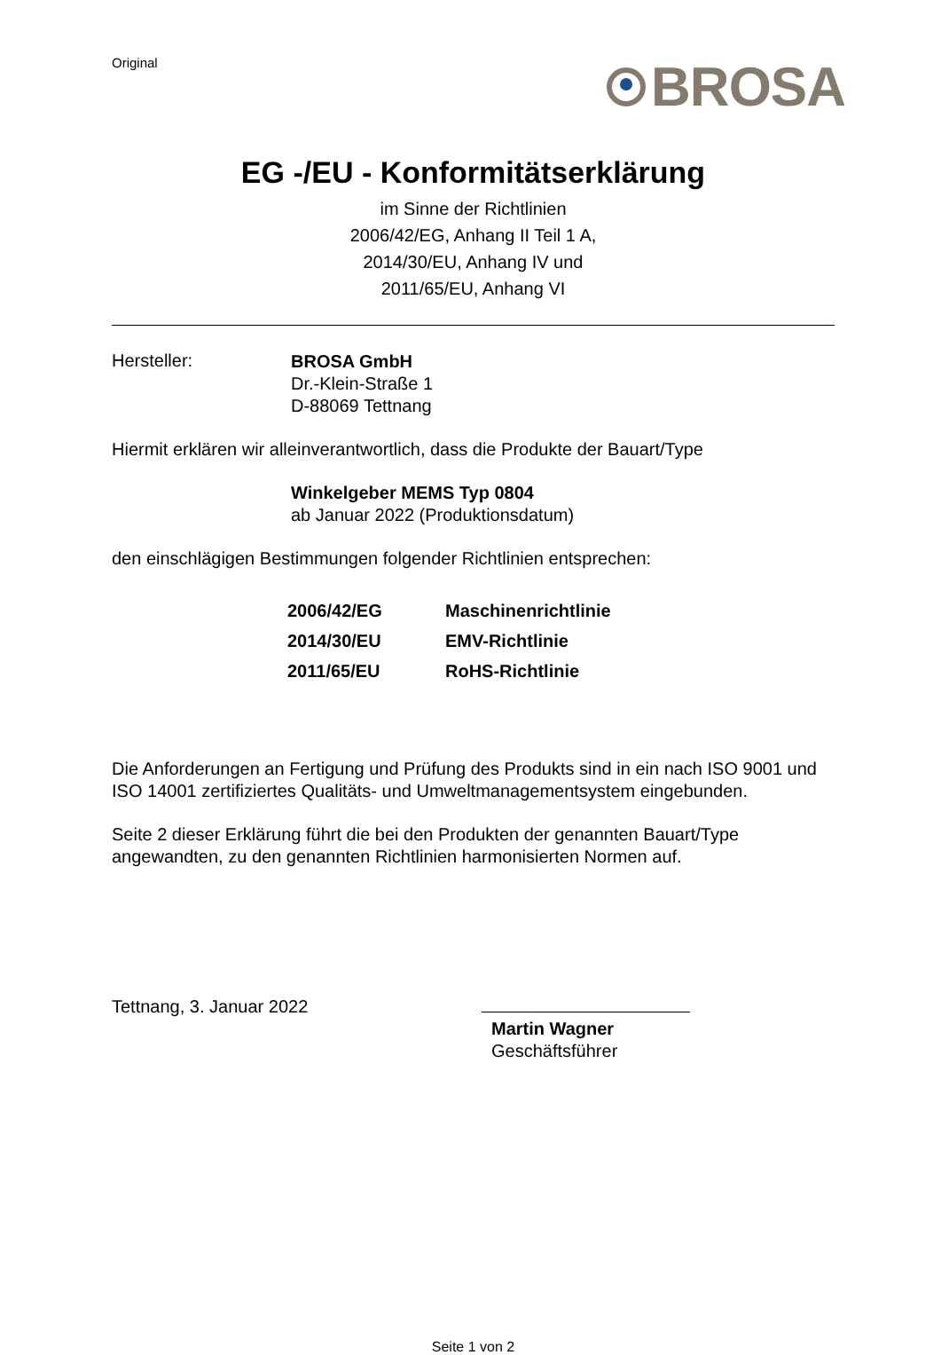Original
BROSA
EG -/EU - Konformitätserklärung
im Sinne der Richtlinien
2006/42/EG, Anhang II Teil 1 A,
2014/30/EU, Anhang IV und
2011/65/EU, Anhang VI
Hersteller:
BROSA GmbH
Dr.-Klein-Straße 1
D-88069 Tettnang
Hiermit erklären wir alleinverantwortlich, dass die Produkte der Bauart/Type
Winkelgeber MEMS Typ 0804
ab Januar 2022 (Produktionsdatum)
den einschlägigen Bestimmungen folgender Richtlinien entsprechen:
| 2006/42/EG | Maschinenrichtlinie |
| 2014/30/EU | EMV-Richtlinie |
| 2011/65/EU | RoHS-Richtlinie |
Die Anforderungen an Fertigung und Prüfung des Produkts sind in ein nach ISO 9001 und ISO 14001 zertifiziertes Qualitäts- und Umweltmanagementsystem eingebunden.
Seite 2 dieser Erklärung führt die bei den Produkten der genannten Bauart/Type angewandten, zu den genannten Richtlinien harmonisierten Normen auf.
Tettnang, 3. Januar 2022
Martin Wagner
Geschäftsführer
Seite 1 von 2